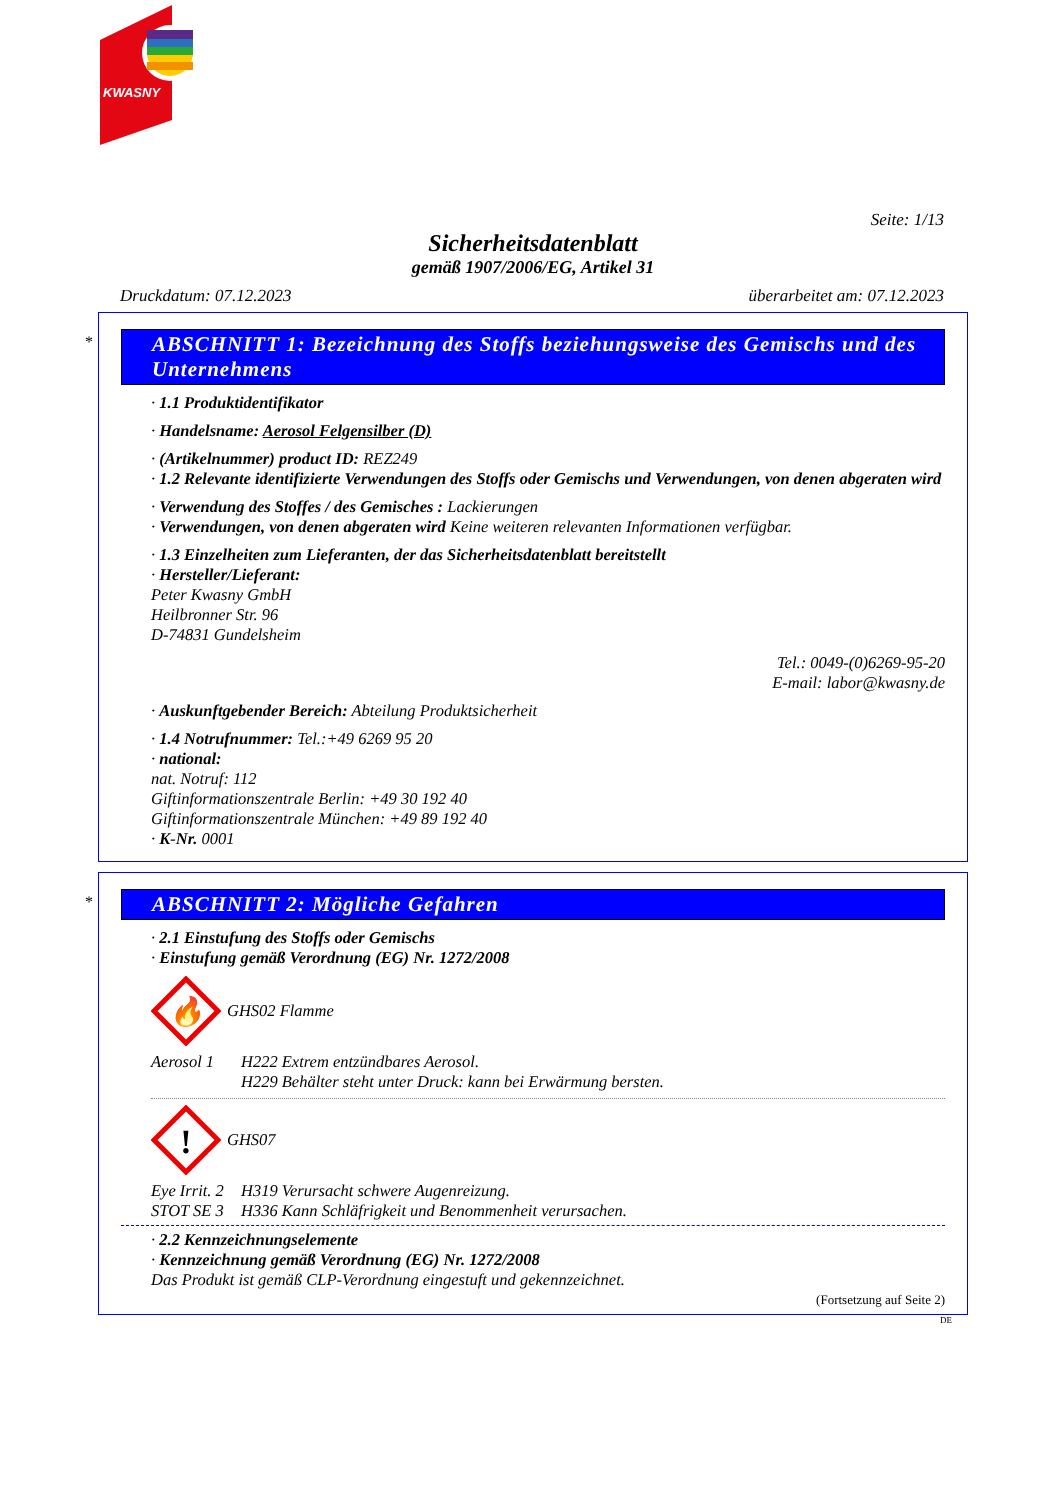KWASNY
Seite: 1/13
Sicherheitsdatenblatt
gemäß 1907/2006/EG, Artikel 31
Druckdatum: 07.12.2023 überarbeitet am: 07.12.2023
*
ABSCHNITT 1: Bezeichnung des Stoffs beziehungsweise des Gemischs und des Unternehmens
· 1.1 Produktidentifikator
· Handelsname: Aerosol Felgensilber (D)
· (Artikelnummer) product ID: REZ249
· 1.2 Relevante identifizierte Verwendungen des Stoffs oder Gemischs und Verwendungen, von denen abgeraten wird
· Verwendung des Stoffes / des Gemisches : Lackierungen
· Verwendungen, von denen abgeraten wird Keine weiteren relevanten Informationen verfügbar.
· 1.3 Einzelheiten zum Lieferanten, der das Sicherheitsdatenblatt bereitstellt
· Hersteller/Lieferant:
Peter Kwasny GmbH
Heilbronner Str. 96
D-74831 Gundelsheim
Tel.: 0049-(0)6269-95-20
E-mail: labor@kwasny.de
· Auskunftgebender Bereich: Abteilung Produktsicherheit
· 1.4 Notrufnummer: Tel.:+49 6269 95 20
· national:
nat. Notruf: 112
Giftinformationszentrale Berlin: +49 30 192 40
Giftinformationszentrale München: +49 89 192 40
· K-Nr. 0001
*
ABSCHNITT 2: Mögliche Gefahren
· 2.1 Einstufung des Stoffs oder Gemischs
· Einstufung gemäß Verordnung (EG) Nr. 1272/2008
🔥
GHS02 Flamme
Aerosol 1 H222 Extrem entzündbares Aerosol.
H229 Behälter steht unter Druck: kann bei Erwärmung bersten.
!
GHS07
Eye Irrit. 2 H319 Verursacht schwere Augenreizung.
STOT SE 3 H336 Kann Schläfrigkeit und Benommenheit verursachen.
· 2.2 Kennzeichnungselemente
· Kennzeichnung gemäß Verordnung (EG) Nr. 1272/2008
Das Produkt ist gemäß CLP-Verordnung eingestuft und gekennzeichnet.
(Fortsetzung auf Seite 2)
DE